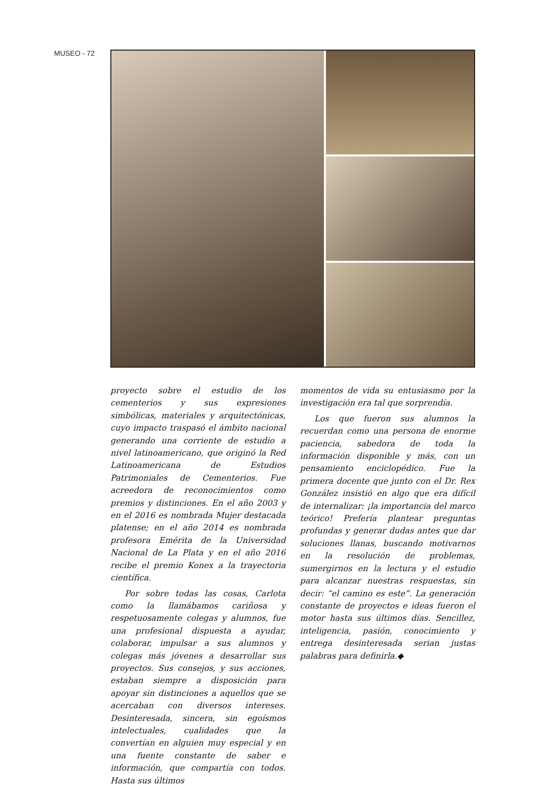MUSEO - 72
proyecto sobre el estudio de los cementerios y sus expresiones simbólicas, materiales y arquitectónicas, cuyo impacto traspasó el ámbito nacional generando una corriente de estudio a nivel latinoamericano, que originó la Red Latinoamericana de Estudios Patrimoniales de Cementerios. Fue acreedora de reconocimientos como premios y distinciones. En el año 2003 y en el 2016 es nombrada Mujer destacada platense; en el año 2014 es nombrada profesora Emérita de la Universidad Nacional de La Plata y en el año 2016 recibe el premio Konex a la trayectoria científica.
Por sobre todas las cosas, Carlota como la llamábamos cariñosa y respetuosamente colegas y alumnos, fue una profesional dispuesta a ayudar, colaborar, impulsar a sus alumnos y colegas más jóvenes a desarrollar sus proyectos. Sus consejos, y sus acciones, estaban siempre a disposición para apoyar sin distinciones a aquellos que se acercaban con diversos intereses. Desinteresada, sincera, sin egoísmos intelectuales, cualidades que la convertían en alguien muy especial y en una fuente constante de saber e información, que compartía con todos. Hasta sus últimos
momentos de vida su entusiasmo por la investigación era tal que sorprendía.
Los que fueron sus alumnos la recuerdan como una persona de enorme paciencia, sabedora de toda la información disponible y más, con un pensamiento enciclopédico. Fue la primera docente que junto con el Dr. Rex González insistió en algo que era difícil de internalizar: ¡la importancia del marco teórico! Prefería plantear preguntas profundas y generar dudas antes que dar soluciones llanas, buscando motivarnos en la resolución de problemas, sumergirnos en la lectura y el estudio para alcanzar nuestras respuestas, sin decir: “el camino es este”. La generación constante de proyectos e ideas fueron el motor hasta sus últimos días. Sencillez, inteligencia, pasión, conocimiento y entrega desinteresada serian justas palabras para definirla.◆